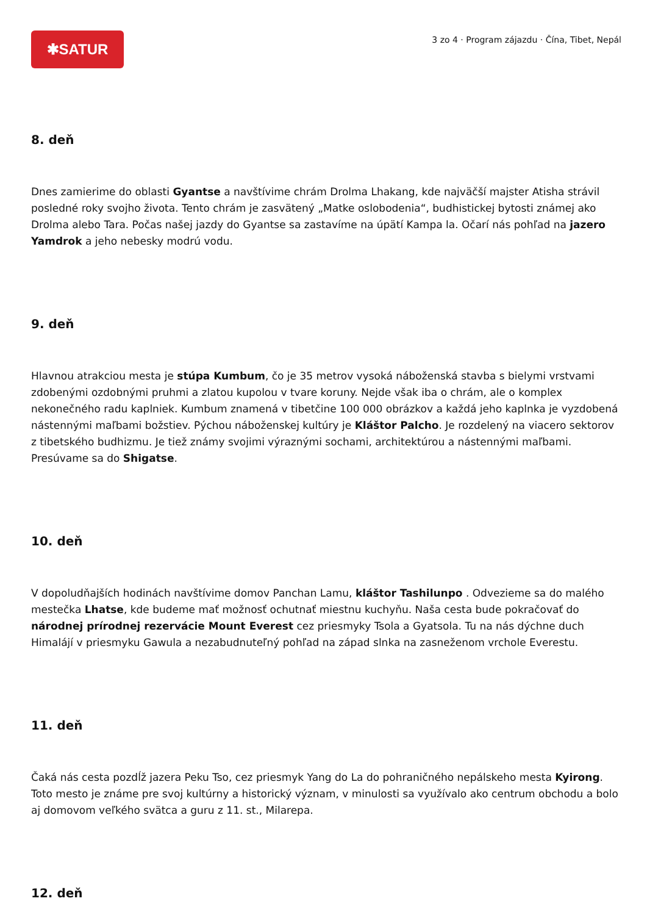✱SATUR
3 zo 4 · Program zájazdu · Čína, Tibet, Nepál
8. deň
Dnes zamierime do oblasti Gyantse a navštívime chrám Drolma Lhakang, kde najväčší majster Atisha strávil posledné roky svojho života. Tento chrám je zasvätený „Matke oslobodenia“, budhistickej bytosti známej ako Drolma alebo Tara. Počas našej jazdy do Gyantse sa zastavíme na úpätí Kampa la. Očarí nás pohľad na jazero Yamdrok a jeho nebesky modrú vodu.
9. deň
Hlavnou atrakciou mesta je stúpa Kumbum, čo je 35 metrov vysoká náboženská stavba s bielymi vrstvami zdobenými ozdobnými pruhmi a zlatou kupolou v tvare koruny. Nejde však iba o chrám, ale o komplex nekonečného radu kaplniek. Kumbum znamená v tibetčine 100 000 obrázkov a každá jeho kaplnka je vyzdobená nástennými maľbami božstiev. Pýchou náboženskej kultúry je Kláštor Palcho. Je rozdelený na viacero sektorov z tibetského budhizmu. Je tiež známy svojimi výraznými sochami, architektúrou a nástennými maľbami. Presúvame sa do Shigatse.
10. deň
V dopoludňajších hodinách navštívime domov Panchan Lamu, kláštor Tashilunpo . Odvezieme sa do malého mestečka Lhatse, kde budeme mať možnosť ochutnať miestnu kuchyňu. Naša cesta bude pokračovať do národnej prírodnej rezervácie Mount Everest cez priesmyky Tsola a Gyatsola. Tu na nás dýchne duch Himalájí v priesmyku Gawula a nezabudnuteľný pohľad na západ slnka na zasneženom vrchole Everestu.
11. deň
Čaká nás cesta pozdĺž jazera Peku Tso, cez priesmyk Yang do La do pohraničného nepálskeho mesta Kyirong. Toto mesto je známe pre svoj kultúrny a historický význam, v minulosti sa využívalo ako centrum obchodu a bolo aj domovom veľkého svätca a guru z 11. st., Milarepa.
12. deň